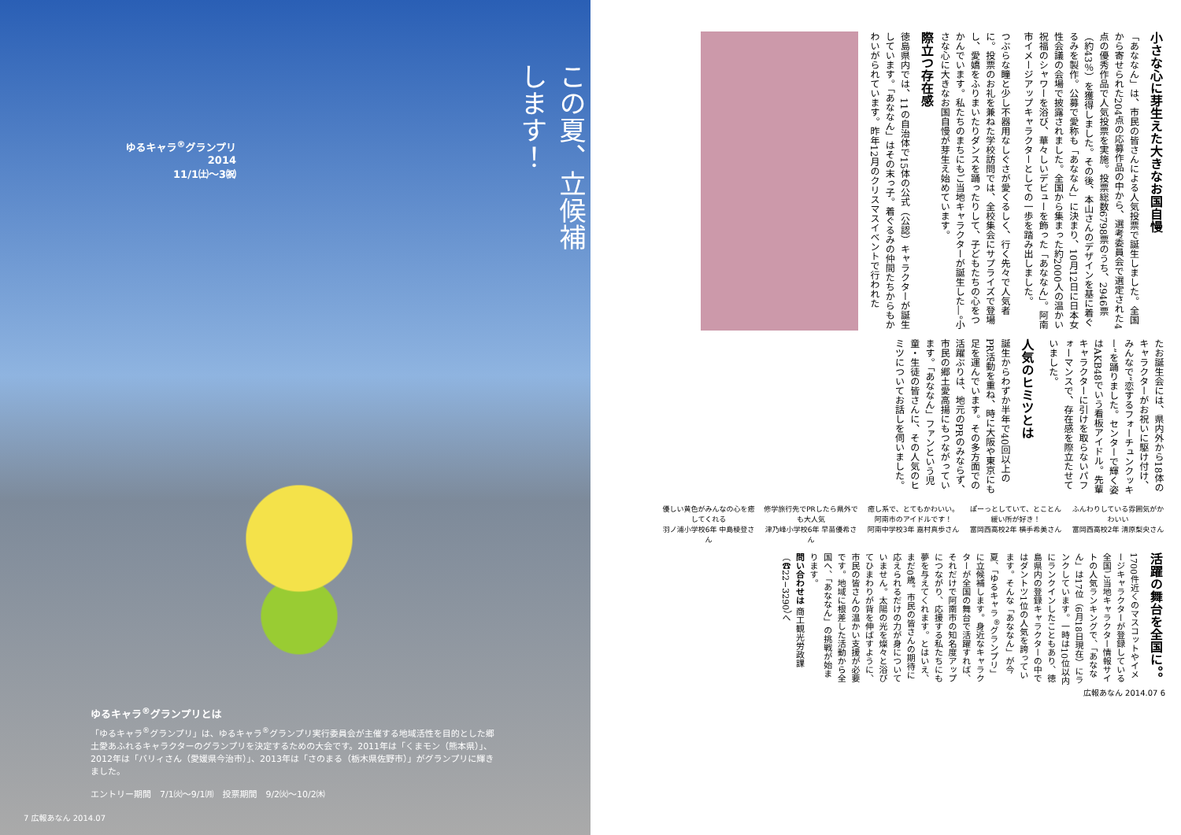この夏、立候補します！
ゆるキャラ<sup>®</sup>グランプリ 2014
11/1㈯〜3㈷
ゆるキャラ<sup>®</sup>グランプリとは
「ゆるキャラ<sup>®</sup>グランプリ」は、ゆるキャラ<sup>®</sup>グランプリ実行委員会が主催する地域活性を目的とした郷土愛あふれるキャラクターのグランプリを決定するための大会です。2011年は「くまモン（熊本県）」、2012年は「バリィさん（愛媛県今治市）」、2013年は「さのまる（栃木県佐野市）」がグランプリに輝きました。
エントリー期間　7/1㈫〜9/1㈪　投票期間　9/2㈫〜10/2㈭
7 広報あなん 2014.07
小さな心に芽生えた大きなお国自慢
「あななん」は、市民の皆さんによる人気投票で誕生しました。全国から寄せられた204点の応募作品の中から、選考委員会で選定された4点の優秀作品で人気投票を実施。投票総数6798票のうち、2946票（約43％）を獲得しました。その後、本山さんのデザインを基に着ぐるみを製作。公募で愛称も「あななん」に決まり、10月12日に日本女性会議の会場で披露されました。全国から集まった約2000人の温かい祝福のシャワーを浴び、華々しいデビューを飾った「あななん」。阿南市イメージアップキャラクターとしての一歩を踏み出しました。
つぶらな瞳と少し不器用なしぐさが愛くるしく、行く先々で人気者に。投票のお礼を兼ねた学校訪問では、全校集会にサプライズで登場し、愛嬌をふりまいたりダンスを踊ったりして、子どもたちの心をつかんでいます。私たちのまちにもご当地キャラクターが誕生した―。小さな心に大きなお国自慢が芽生え始めています。
際立つ存在感
徳島県内では、11の自治体で15体の公式（公認）キャラクターが誕生しています。「あななん」はその末っ子。着ぐるみの仲間たちからもかわいがられています。昨年12月のクリスマスイベントで行われた
たお誕生会には、県内外から18体のキャラクターがお祝いに駆け付け、みんなで“恋するフォーチュンクッキー”を踊りました。センターで輝く姿はAKB48でいう看板アイドル。先輩キャラクターに引けを取らないパフォーマンスで、存在感を際立たせていました。
人気のヒミツとは
誕生からわずか半年で40回以上のPR活動を重ね、時に大阪や東京にも足を運んでいます。その多方面での活躍ぶりは、地元のPRのみならず、市民の郷土愛高揚にもつながっています。「あななん」ファンという児童・生徒の皆さんに、その人気のヒミツについてお話しを伺いました。
ふんわりしている雰囲気がかわいい
富岡西高校2年 清原梨央さん
ぽーっとしていて、とことん緩い所が好き！
富岡西高校2年 横手希美さん
癒し系で、とてもかわいい。阿南市のアイドルです！
阿南中学校3年 嘉村真歩さん
修学旅行先でPRしたら県外でも大人気
津乃峰小学校6年 早苗優希さん
優しい黄色がみんなの心を癒してくれる
羽ノ浦小学校6年 中島稜登さん
活躍の舞台を全国に。。
1700件近くのマスコットやイメージキャラクターが登録している全国ご当地キャラクター情報サイトの人気ランキングで、「あななん」は17位（6月18日現在）にランクしています。一時は10位以内にランクインしたこともあり、徳島県内の登録キャラクターの中ではダントツ1位の人気を誇っています。そんな「あななん」が今夏、「ゆるキャラ<sup>®</sup>グランプリ」に立候補します。身近なキャラクターが全国の舞台で活躍すれば、それだけで阿南市の知名度アップにつながり、応援する私たちにも夢を与えてくれます。とはいえ、まだ0歳。市民の皆さんの期待に応えられるだけの力が身についていません。太陽の光を燦々と浴びてひまわりが背を伸ばすように、市民の皆さんの温かい支援が必要です。地域に根差した活動から全国へ、「あななん」の挑戦が始まります。
問い合わせは 商工観光労政課（☎22−3290）へ
広報あなん 2014.07 6